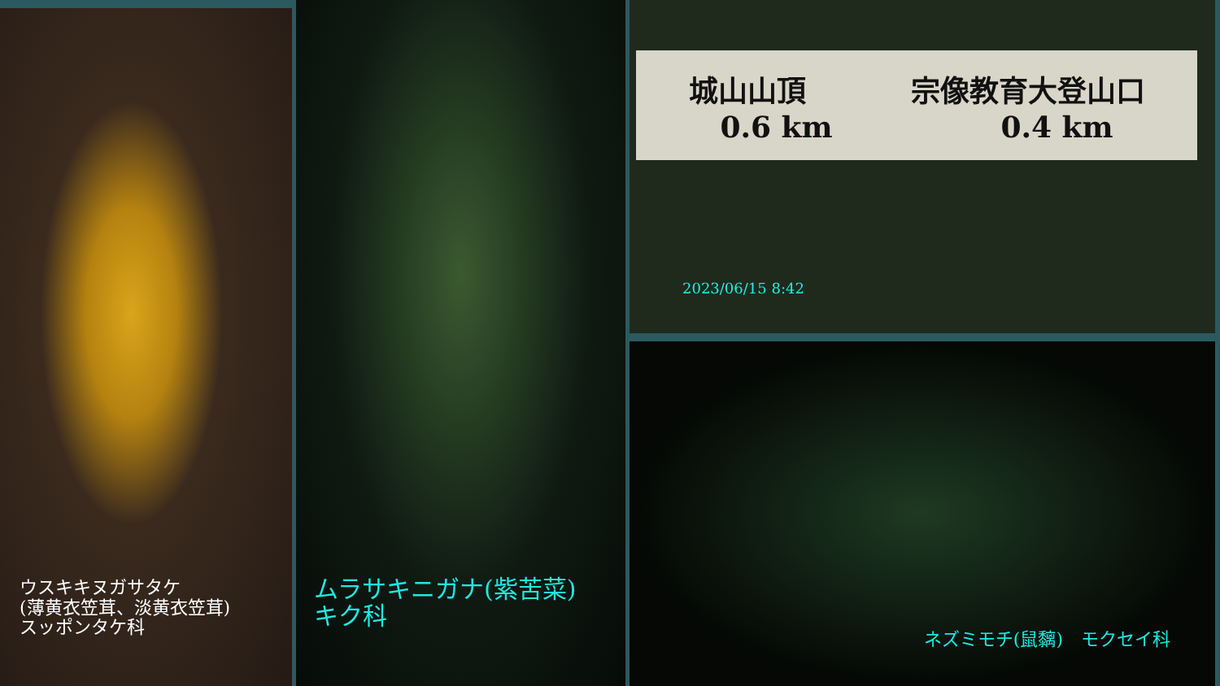ウスキキヌガサタケ
(薄黄衣笠茸、淡黄衣笠茸)
スッポンタケ科
ムラサキニガナ(紫苦菜)
キク科
城山山頂 宗像教育大登山口
0.6 km 0.4 km
2023/06/15 8:42
ネズミモチ(鼠黐)　モクセイ科